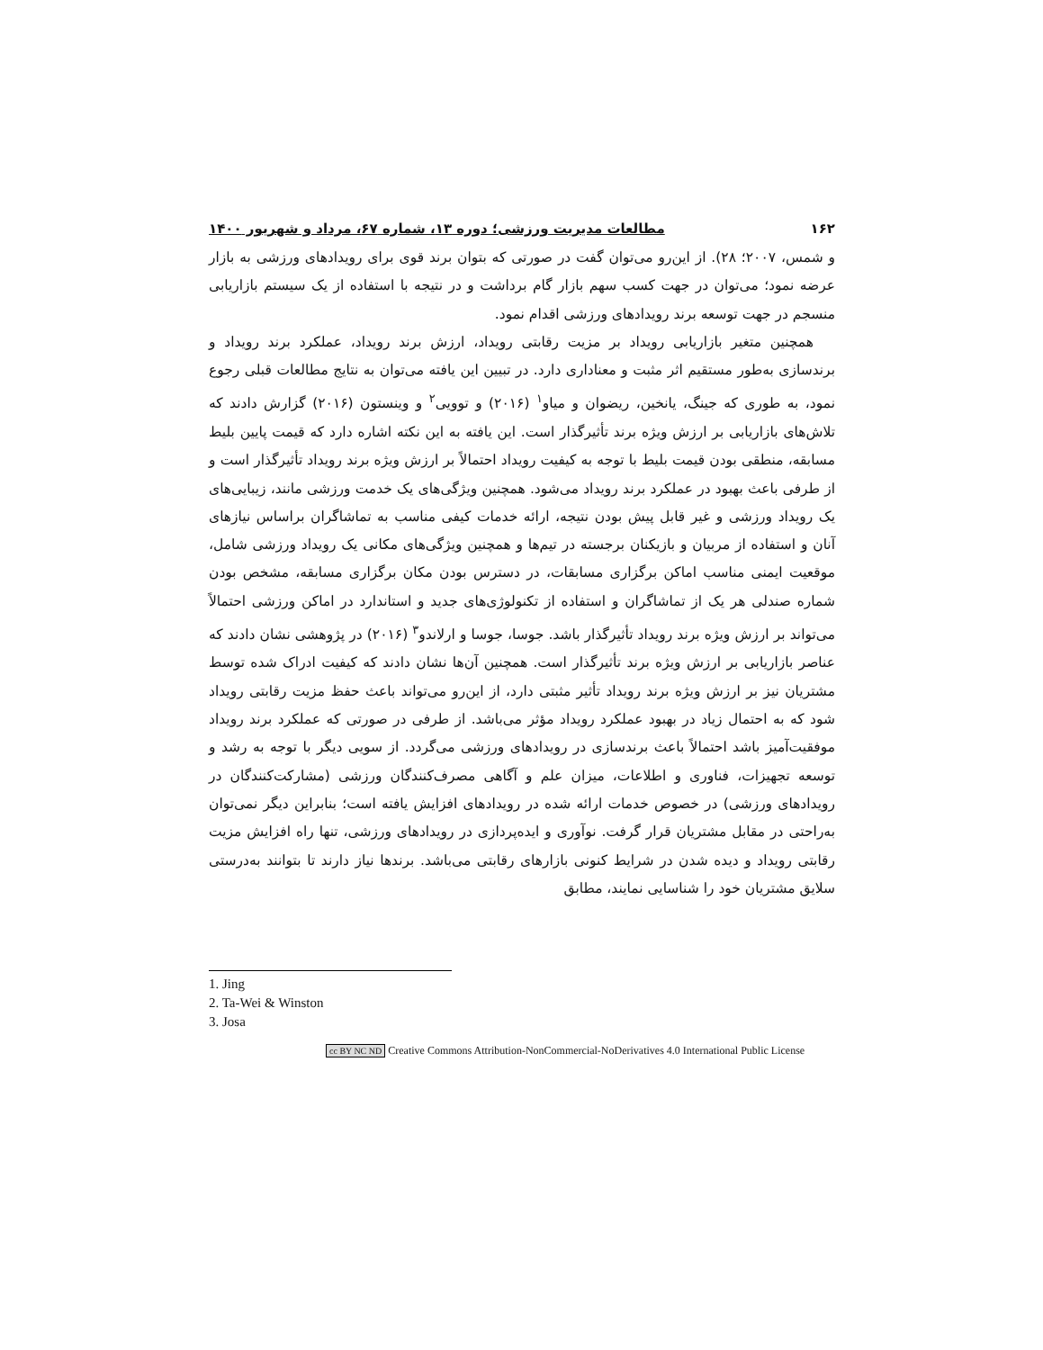۱۶۲ مطالعات مدیریت ورزشی؛ دوره ۱۳، شماره ۶۷، مرداد و شهریور ۱۴۰۰
و شمس، ۲۰۰۷؛ ۲۸). از این‌رو می‌توان گفت در صورتی که بتوان برند قوی برای رویدادهای ورزشی به بازار عرضه نمود؛ می‌توان در جهت کسب سهم بازار گام برداشت و در نتیجه با استفاده از یک سیستم بازاریابی منسجم در جهت توسعه برند رویدادهای ورزشی اقدام نمود.
همچنین متغیر بازاریابی رویداد بر مزیت رقابتی رویداد، ارزش برند رویداد، عملکرد برند رویداد و برندسازی به‌طور مستقیم اثر مثبت و معناداری دارد. در تبیین این یافته می‌توان به نتایج مطالعات قبلی رجوع نمود، به طوری که جینگ، یانخین، ریضوان و میاو<sup>۱</sup> (۲۰۱۶) و توویی<sup>۲</sup> و وینستون (۲۰۱۶) گزارش دادند که تلاش‌های بازاریابی بر ارزش ویژه برند تأثیرگذار است. این یافته به این نکته اشاره دارد که قیمت پایین بلیط مسابقه، منطقی بودن قیمت بلیط با توجه به کیفیت رویداد احتمالاً بر ارزش ویژه برند رویداد تأثیرگذار است و از طرفی باعث بهبود در عملکرد برند رویداد می‌شود. همچنین ویژگی‌های یک خدمت ورزشی مانند، زیبایی‌های یک رویداد ورزشی و غیر قابل پیش بودن نتیجه، ارائه خدمات کیفی مناسب به تماشاگران براساس نیازهای آنان و استفاده از مربیان و بازیکنان برجسته در تیم‌ها و همچنین ویژگی‌های مکانی یک رویداد ورزشی شامل، موقعیت ایمنی مناسب اماکن برگزاری مسابقات، در دسترس بودن مکان برگزاری مسابقه، مشخص بودن شماره صندلی هر یک از تماشاگران و استفاده از تکنولوژی‌های جدید و استاندارد در اماکن ورزشی احتمالاً می‌تواند بر ارزش ویژه برند رویداد تأثیرگذار باشد. جوسا، جوسا و ارلاندو<sup>۳</sup> (۲۰۱۶) در پژوهشی نشان دادند که عناصر بازاریابی بر ارزش ویژه برند تأثیرگذار است. همچنین آن‌ها نشان دادند که کیفیت ادراک شده توسط مشتریان نیز بر ارزش ویژه برند رویداد تأثیر مثبتی دارد، از این‌رو می‌تواند باعث حفظ مزیت رقابتی رویداد شود که به احتمال زیاد در بهبود عملکرد رویداد مؤثر می‌باشد. از طرفی در صورتی که عملکرد برند رویداد موفقیت‌آمیز باشد احتمالاً باعث برندسازی در رویدادهای ورزشی می‌گردد. از سویی دیگر با توجه به رشد و توسعه تجهیزات، فناوری و اطلاعات، میزان علم و آگاهی مصرف‌کنندگان ورزشی (مشارکت‌کنندگان در رویدادهای ورزشی) در خصوص خدمات ارائه شده در رویدادهای افزایش یافته است؛ بنابراین دیگر نمی‌توان به‌راحتی در مقابل مشتریان قرار گرفت. نوآوری و ایده‌پردازی در رویدادهای ورزشی، تنها راه افزایش مزیت رقابتی رویداد و دیده شدن در شرایط کنونی بازارهای رقابتی می‌باشد. برندها نیاز دارند تا بتوانند به‌درستی سلایق مشتریان خود را شناسایی نمایند، مطابق
1. Jing
2. Ta-Wei & Winston
3. Josa
cc BY NC ND Creative Commons Attribution-NonCommercial-NoDerivatives 4.0 International Public License